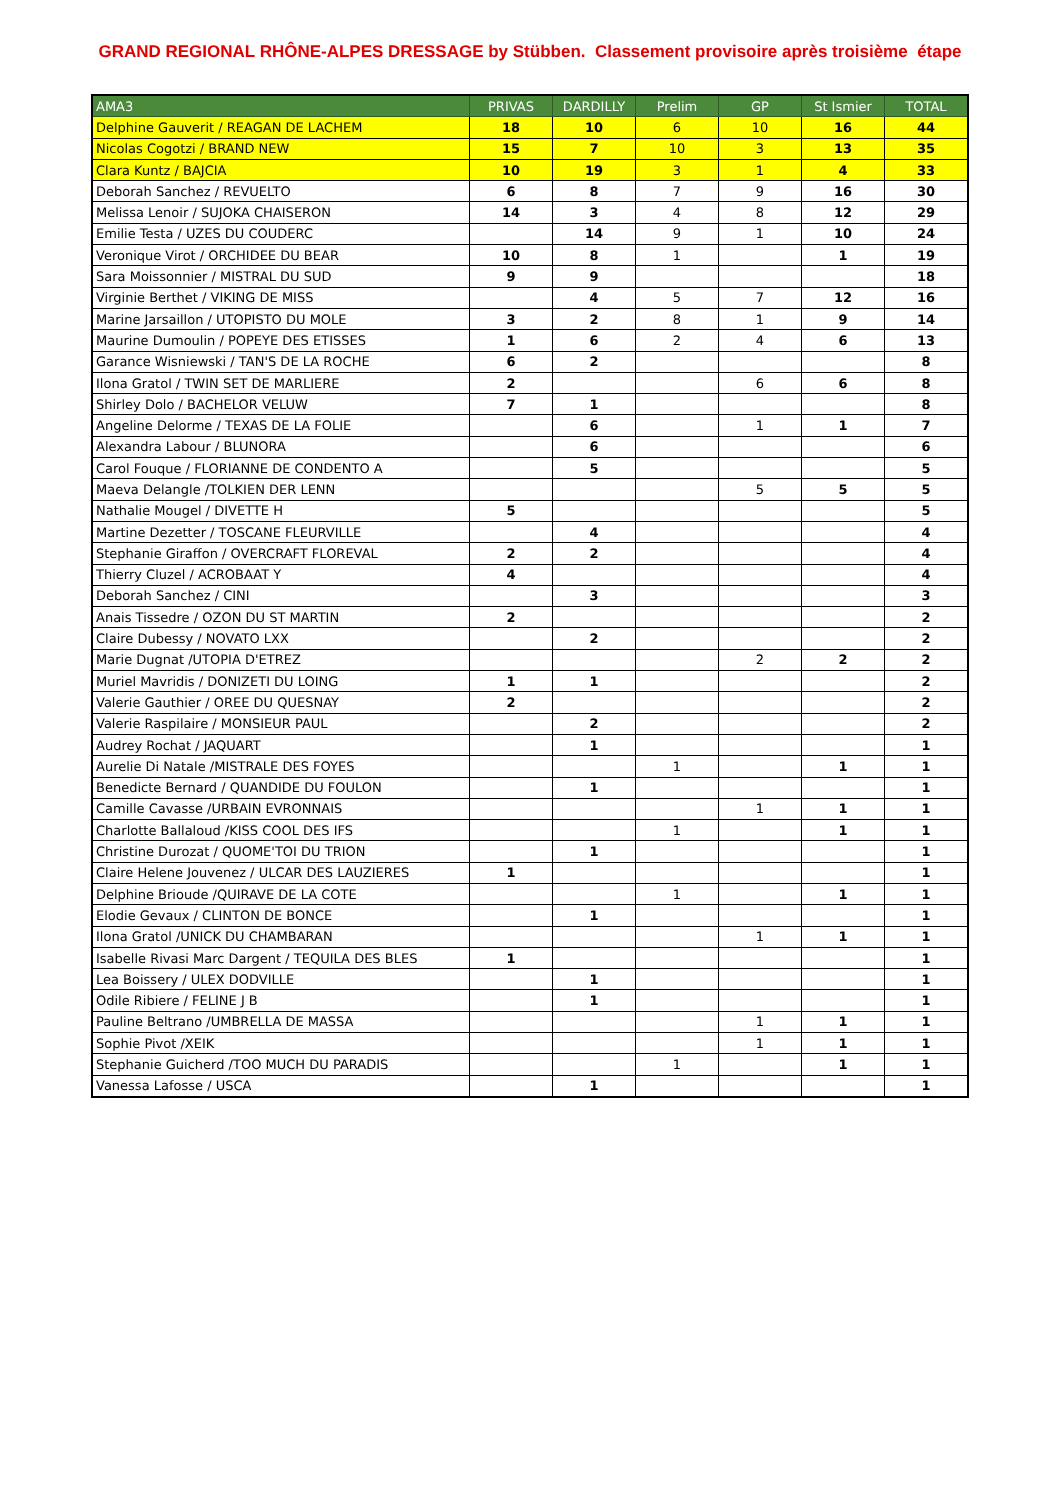GRAND REGIONAL RHÔNE-ALPES DRESSAGE by Stübben. Classement provisoire après troisième étape
| AMA3 | PRIVAS | DARDILLY | Prelim | GP | St Ismier | TOTAL |
| --- | --- | --- | --- | --- | --- | --- |
| Delphine Gauverit / REAGAN DE LACHEM | 18 | 10 | 6 | 10 | 16 | 44 |
| Nicolas Cogotzi / BRAND NEW | 15 | 7 | 10 | 3 | 13 | 35 |
| Clara Kuntz / BAJCIA | 10 | 19 | 3 | 1 | 4 | 33 |
| Deborah Sanchez / REVUELTO | 6 | 8 | 7 | 9 | 16 | 30 |
| Melissa Lenoir / SUJOKA CHAISERON | 14 | 3 | 4 | 8 | 12 | 29 |
| Emilie Testa / UZES DU COUDERC | | 14 | 9 | 1 | 10 | 24 |
| Veronique Virot / ORCHIDEE DU BEAR | 10 | 8 | 1 | | 1 | 19 |
| Sara Moissonnier / MISTRAL DU SUD | 9 | 9 | | | | 18 |
| Virginie Berthet / VIKING DE MISS | | 4 | 5 | 7 | 12 | 16 |
| Marine Jarsaillon / UTOPISTO DU MOLE | 3 | 2 | 8 | 1 | 9 | 14 |
| Maurine Dumoulin / POPEYE DES ETISSES | 1 | 6 | 2 | 4 | 6 | 13 |
| Garance Wisniewski / TAN'S DE LA ROCHE | 6 | 2 | | | | 8 |
| Ilona Gratol / TWIN SET DE MARLIERE | 2 | | | 6 | 6 | 8 |
| Shirley Dolo / BACHELOR VELUW | 7 | 1 | | | | 8 |
| Angeline Delorme / TEXAS DE LA FOLIE | | 6 | | 1 | 1 | 7 |
| Alexandra Labour / BLUNORA | | 6 | | | | 6 |
| Carol Fouque / FLORIANNE DE CONDENTO A | | 5 | | | | 5 |
| Maeva Delangle /TOLKIEN DER LENN | | | | 5 | 5 | 5 |
| Nathalie Mougel / DIVETTE H | 5 | | | | | 5 |
| Martine Dezetter / TOSCANE FLEURVILLE | | 4 | | | | 4 |
| Stephanie Giraffon / OVERCRAFT FLOREVAL | 2 | 2 | | | | 4 |
| Thierry Cluzel / ACROBAAT Y | 4 | | | | | 4 |
| Deborah Sanchez / CINI | | 3 | | | | 3 |
| Anais Tissedre / OZON DU ST MARTIN | 2 | | | | | 2 |
| Claire Dubessy / NOVATO LXX | | 2 | | | | 2 |
| Marie Dugnat /UTOPIA D'ETREZ | | | | 2 | 2 | 2 |
| Muriel Mavridis / DONIZETI DU LOING | 1 | 1 | | | | 2 |
| Valerie Gauthier / OREE DU QUESNAY | 2 | | | | | 2 |
| Valerie Raspilaire / MONSIEUR PAUL | | 2 | | | | 2 |
| Audrey Rochat / JAQUART | | 1 | | | | 1 |
| Aurelie Di Natale /MISTRALE DES FOYES | | | 1 | | 1 | 1 |
| Benedicte Bernard / QUANDIDE DU FOULON | | 1 | | | | 1 |
| Camille Cavasse /URBAIN EVRONNAIS | | | | 1 | 1 | 1 |
| Charlotte Ballaloud /KISS COOL DES IFS | | | 1 | | 1 | 1 |
| Christine Durozat / QUOME'TOI DU TRION | | 1 | | | | 1 |
| Claire Helene Jouvenez / ULCAR DES LAUZIERES | 1 | | | | | 1 |
| Delphine Brioude /QUIRAVE DE LA COTE | | | 1 | | 1 | 1 |
| Elodie Gevaux / CLINTON DE BONCE | | 1 | | | | 1 |
| Ilona Gratol /UNICK DU CHAMBARAN | | | | 1 | 1 | 1 |
| Isabelle Rivasi Marc Dargent / TEQUILA DES BLES | 1 | | | | | 1 |
| Lea Boissery / ULEX DODVILLE | | 1 | | | | 1 |
| Odile Ribiere / FELINE J B | | 1 | | | | 1 |
| Pauline Beltrano /UMBRELLA DE MASSA | | | | 1 | 1 | 1 |
| Sophie Pivot /XEIK | | | | 1 | 1 | 1 |
| Stephanie Guicherd /TOO MUCH DU PARADIS | | | 1 | | 1 | 1 |
| Vanessa Lafosse / USCA | | 1 | | | | 1 |